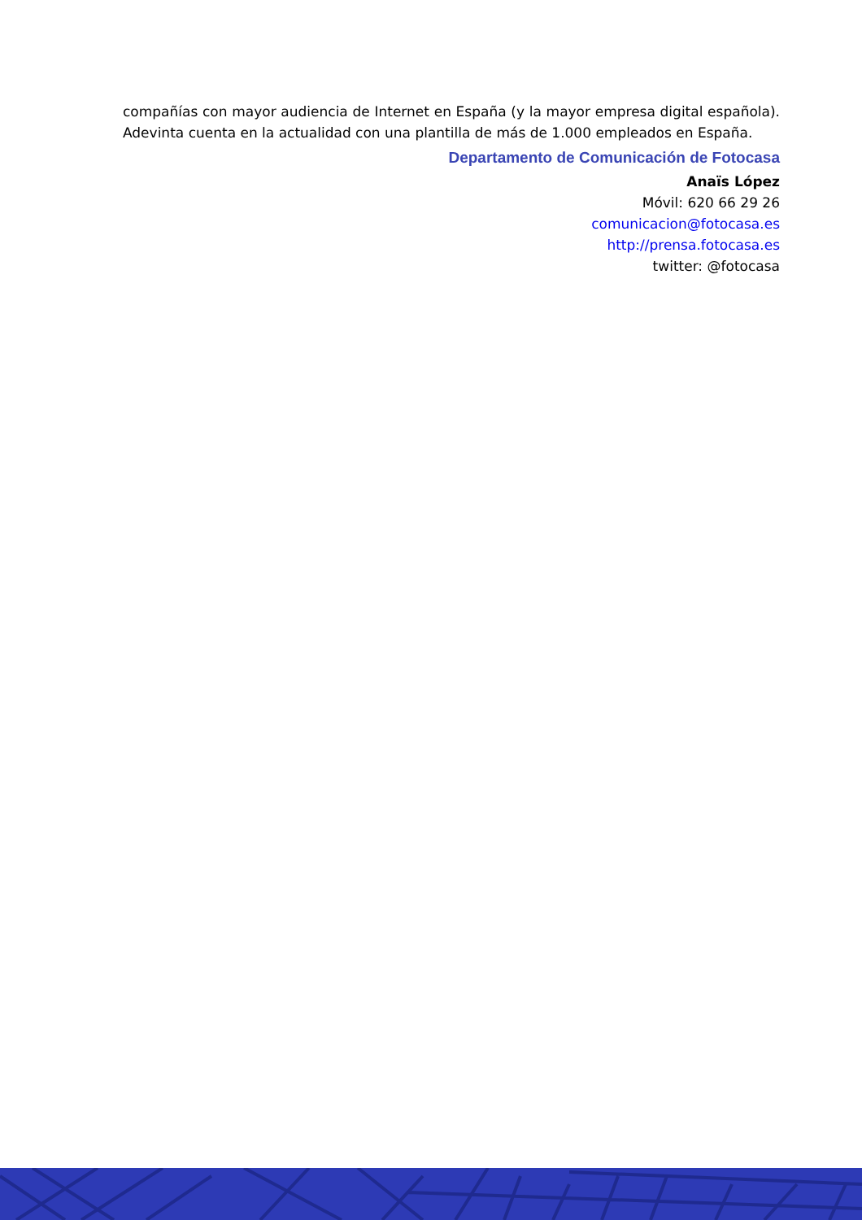compañías con mayor audiencia de Internet en España (y la mayor empresa digital española). Adevinta cuenta en la actualidad con una plantilla de más de 1.000 empleados en España.
Departamento de Comunicación de Fotocasa
Anaïs López
Móvil: 620 66 29 26
comunicacion@fotocasa.es
http://prensa.fotocasa.es
twitter: @fotocasa